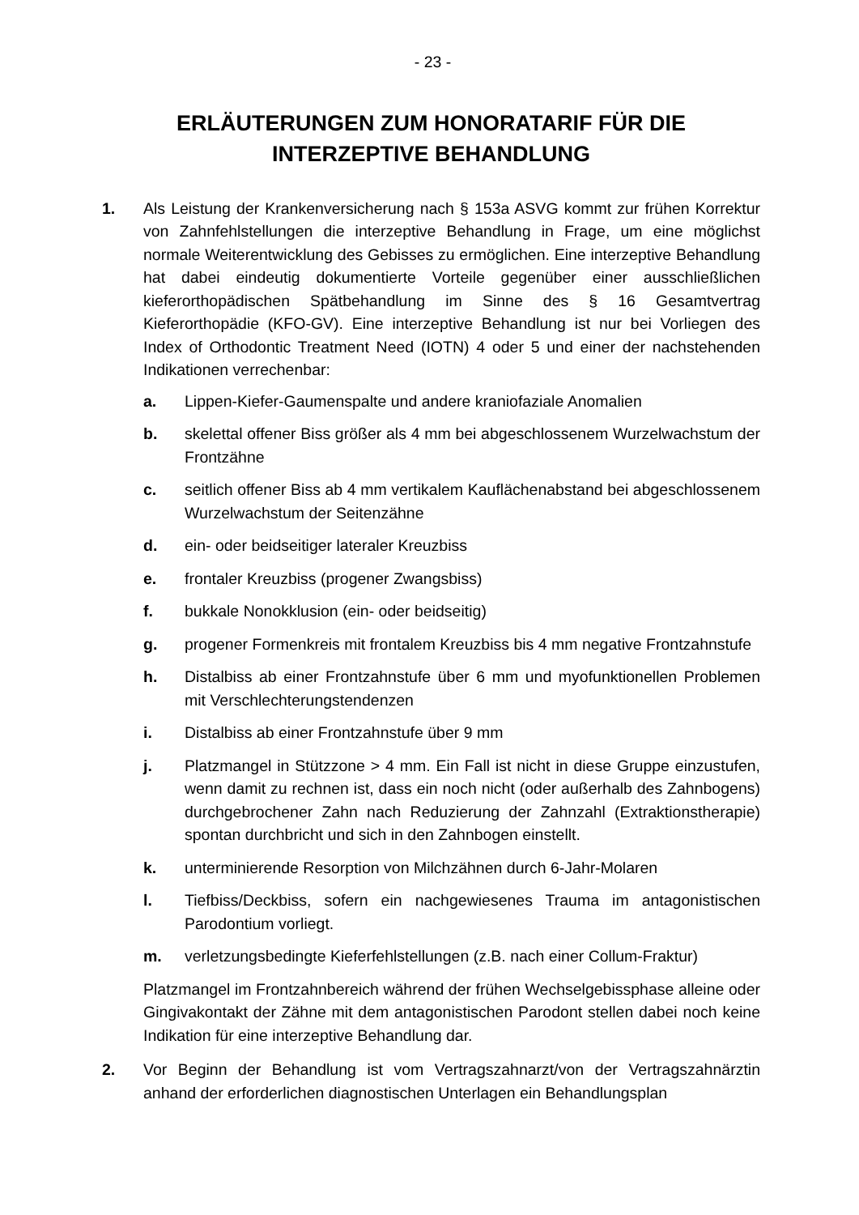- 23 -
ERLÄUTERUNGEN ZUM HONORATARIF FÜR DIE
INTERZEPTIVE BEHANDLUNG
1. Als Leistung der Krankenversicherung nach § 153a ASVG kommt zur frühen Korrektur von Zahnfehlstellungen die interzeptive Behandlung in Frage, um eine möglichst normale Weiterentwicklung des Gebisses zu ermöglichen. Eine interzeptive Behandlung hat dabei eindeutig dokumentierte Vorteile gegenüber einer ausschließlichen kieferorthopädischen Spätbehandlung im Sinne des § 16 Gesamtvertrag Kieferorthopädie (KFO-GV). Eine interzeptive Behandlung ist nur bei Vorliegen des Index of Orthodontic Treatment Need (IOTN) 4 oder 5 und einer der nachstehenden Indikationen verrechenbar:
a. Lippen-Kiefer-Gaumenspalte und andere kraniofaziale Anomalien
b. skelettal offener Biss größer als 4 mm bei abgeschlossenem Wurzelwachstum der Frontzähne
c. seitlich offener Biss ab 4 mm vertikalem Kauflächenabstand bei abgeschlossenem Wurzelwachstum der Seitenzähne
d. ein- oder beidseitiger lateraler Kreuzbiss
e. frontaler Kreuzbiss (progener Zwangsbiss)
f. bukkale Nonokklusion (ein- oder beidseitig)
g. progener Formenkreis mit frontalem Kreuzbiss bis 4 mm negative Frontzahnstufe
h. Distalbiss ab einer Frontzahnstufe über 6 mm und myofunktionellen Problemen mit Verschlechterungstendenzen
i. Distalbiss ab einer Frontzahnstufe über 9 mm
j. Platzmangel in Stützzone > 4 mm. Ein Fall ist nicht in diese Gruppe einzustufen, wenn damit zu rechnen ist, dass ein noch nicht (oder außerhalb des Zahnbogens) durchgebrochener Zahn nach Reduzierung der Zahnzahl (Extraktionstherapie) spontan durchbricht und sich in den Zahnbogen einstellt.
k. unterminierende Resorption von Milchzähnen durch 6-Jahr-Molaren
l. Tiefbiss/Deckbiss, sofern ein nachgewiesenes Trauma im antagonistischen Parodontium vorliegt.
m. verletzungsbedingte Kieferfehlstellungen (z.B. nach einer Collum-Fraktur)
Platzmangel im Frontzahnbereich während der frühen Wechselgebissphase alleine oder Gingivakontakt der Zähne mit dem antagonistischen Parodont stellen dabei noch keine Indikation für eine interzeptive Behandlung dar.
2. Vor Beginn der Behandlung ist vom Vertragszahnarzt/von der Vertragszahnärztin anhand der erforderlichen diagnostischen Unterlagen ein Behandlungsplan